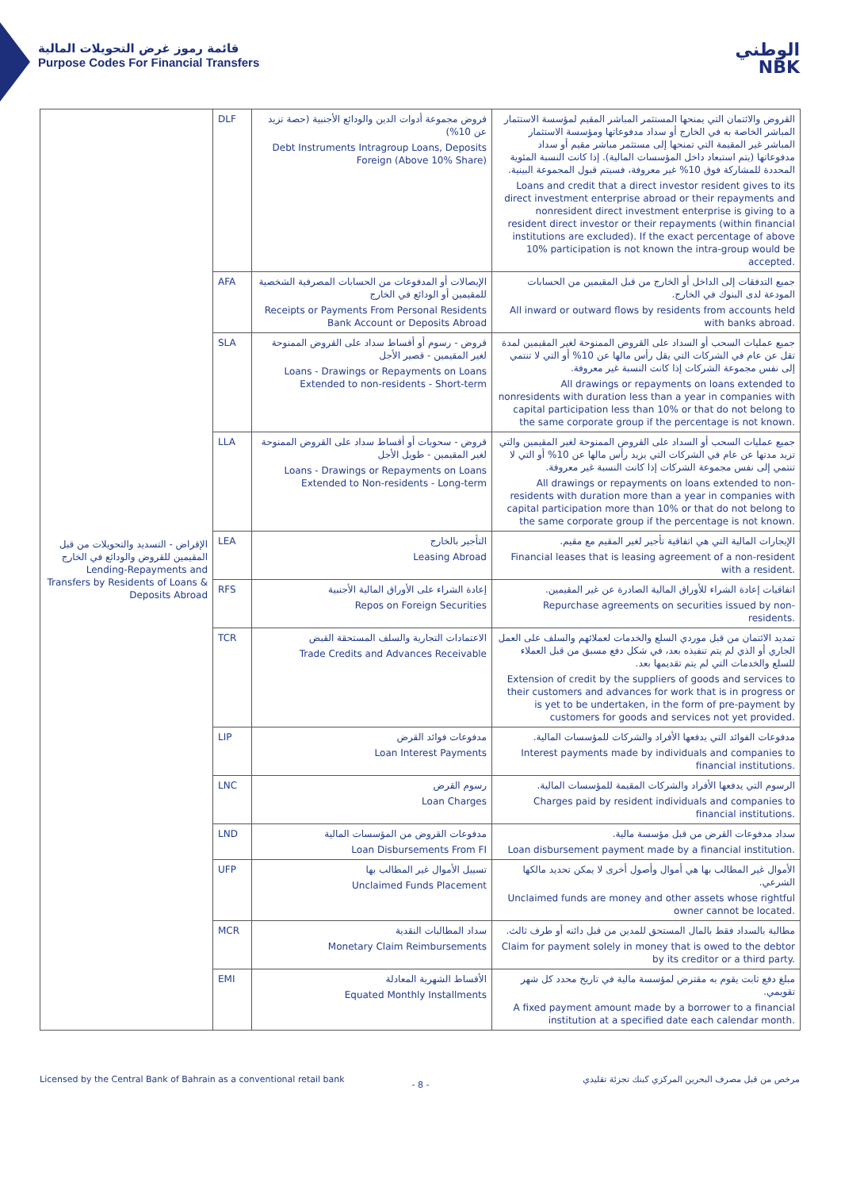قائمة رموز غرض التحويلات المالية
Purpose Codes For Financial Transfers
الوطني
NBK
| الإقراض - التسديد والتحويلات من قبل المقيمين للقروض والودائع في الخارج Lending-Repayments and Transfers by Residents of Loans & Deposits Abroad | DLF | قروض مجموعة أدوات الدين والودائع الأجنبية (حصة تزيد عن 10%) Debt Instruments Intragroup Loans, Deposits Foreign (Above 10% Share) | القروض والائتمان التي يمنحها المستثمر المباشر المقيم لمؤسسة الاستثمار المباشر الخاصة به في الخارج أو سداد مدفوعاتها ومؤسسة الاستثمار المباشر غير المقيمة التي تمنحها إلى مستثمر مباشر مقيم أو سداد مدفوعاتها (يتم استبعاد داخل المؤسسات المالية). إذا كانت النسبة المئوية المحددة للمشاركة فوق 10% غير معروفة، فسيتم قبول المجموعة البينية. Loans and credit that a direct investor resident gives to its direct investment enterprise abroad or their repayments and nonresident direct investment enterprise is giving to a resident direct investor or their repayments (within financial institutions are excluded). If the exact percentage of above 10% participation is not known the intra-group would be accepted. |
| | AFA | الإيصالات أو المدفوعات من الحسابات المصرفية الشخصية للمقيمين أو الودائع في الخارج Receipts or Payments From Personal Residents Bank Account or Deposits Abroad | جميع التدفقات إلى الداخل أو الخارج من قبل المقيمين من الحسابات المودعة لدى البنوك في الخارج. All inward or outward flows by residents from accounts held with banks abroad. |
| | SLA | قروض - رسوم أو أقساط سداد على القروض الممنوحة لغير المقيمين - قصير الأجل Loans - Drawings or Repayments on Loans Extended to non-residents - Short-term | جميع عمليات السحب أو السداد على القروض الممنوحة لغير المقيمين لمدة تقل عن عام في الشركات التي يقل رأس مالها عن 10% أو التي لا تنتمي إلى نفس مجموعة الشركات إذا كانت النسبة غير معروفة. All drawings or repayments on loans extended to nonresidents with duration less than a year in companies with capital participation less than 10% or that do not belong to the same corporate group if the percentage is not known. |
| | LLA | قروض - سحوبات أو أقساط سداد على القروض الممنوحة لغير المقيمين - طويل الأجل Loans - Drawings or Repayments on Loans Extended to Non-residents - Long-term | جميع عمليات السحب أو السداد على القروض الممنوحة لغير المقيمين والتي تزيد مدتها عن عام في الشركات التي يزيد رأس مالها عن 10% أو التي لا تنتمي إلى نفس مجموعة الشركات إذا كانت النسبة غير معروفة. All drawings or repayments on loans extended to non-residents with duration more than a year in companies with capital participation more than 10% or that do not belong to the same corporate group if the percentage is not known. |
| | LEA | التأجير بالخارج Leasing Abroad | الإيجارات المالية التي هي اتفاقية تأجير لغير المقيم مع مقيم. Financial leases that is leasing agreement of a non-resident with a resident. |
| | RFS | إعادة الشراء على الأوراق المالية الأجنبية Repos on Foreign Securities | اتفاقيات إعادة الشراء للأوراق المالية الصادرة عن غير المقيمين. Repurchase agreements on securities issued by non-residents. |
| | TCR | الاعتمادات التجارية والسلف المستحقة القبض Trade Credits and Advances Receivable | تمديد الائتمان من قبل موردي السلع والخدمات لعملائهم والسلف على العمل الجاري أو الذي لم يتم تنفيذه بعد، في شكل دفع مسبق من قبل العملاء للسلع والخدمات التي لم يتم تقديمها بعد. Extension of credit by the suppliers of goods and services to their customers and advances for work that is in progress or is yet to be undertaken, in the form of pre-payment by customers for goods and services not yet provided. |
| | LIP | مدفوعات فوائد القرض Loan Interest Payments | مدفوعات الفوائد التي يدفعها الأفراد والشركات للمؤسسات المالية. Interest payments made by individuals and companies to financial institutions. |
| | LNC | رسوم القرض Loan Charges | الرسوم التي يدفعها الأفراد والشركات المقيمة للمؤسسات المالية. Charges paid by resident individuals and companies to financial institutions. |
| | LND | مدفوعات القروض من المؤسسات المالية Loan Disbursements From FI | سداد مدفوعات القرض من قبل مؤسسة مالية. Loan disbursement payment made by a financial institution. |
| | UFP | تسييل الأموال غير المطالب بها Unclaimed Funds Placement | الأموال غير المطالب بها هي أموال وأصول أخرى لا يمكن تحديد مالكها الشرعي. Unclaimed funds are money and other assets whose rightful owner cannot be located. |
| | MCR | سداد المطالبات النقدية Monetary Claim Reimbursements | مطالبة بالسداد فقط بالمال المستحق للمدين من قبل دائنه أو طرف ثالث. Claim for payment solely in money that is owed to the debtor by its creditor or a third party. |
| | EMI | الأقساط الشهرية المعادلة Equated Monthly Installments | مبلغ دفع ثابت يقوم به مقترض لمؤسسة مالية في تاريخ محدد كل شهر تقويمي. A fixed payment amount made by a borrower to a financial institution at a specified date each calendar month. |
Licensed by the Central Bank of Bahrain as a conventional retail bank مرخص من قبل مصرف البحرين المركزي كبنك تجزئة تقليدي
- 8 -